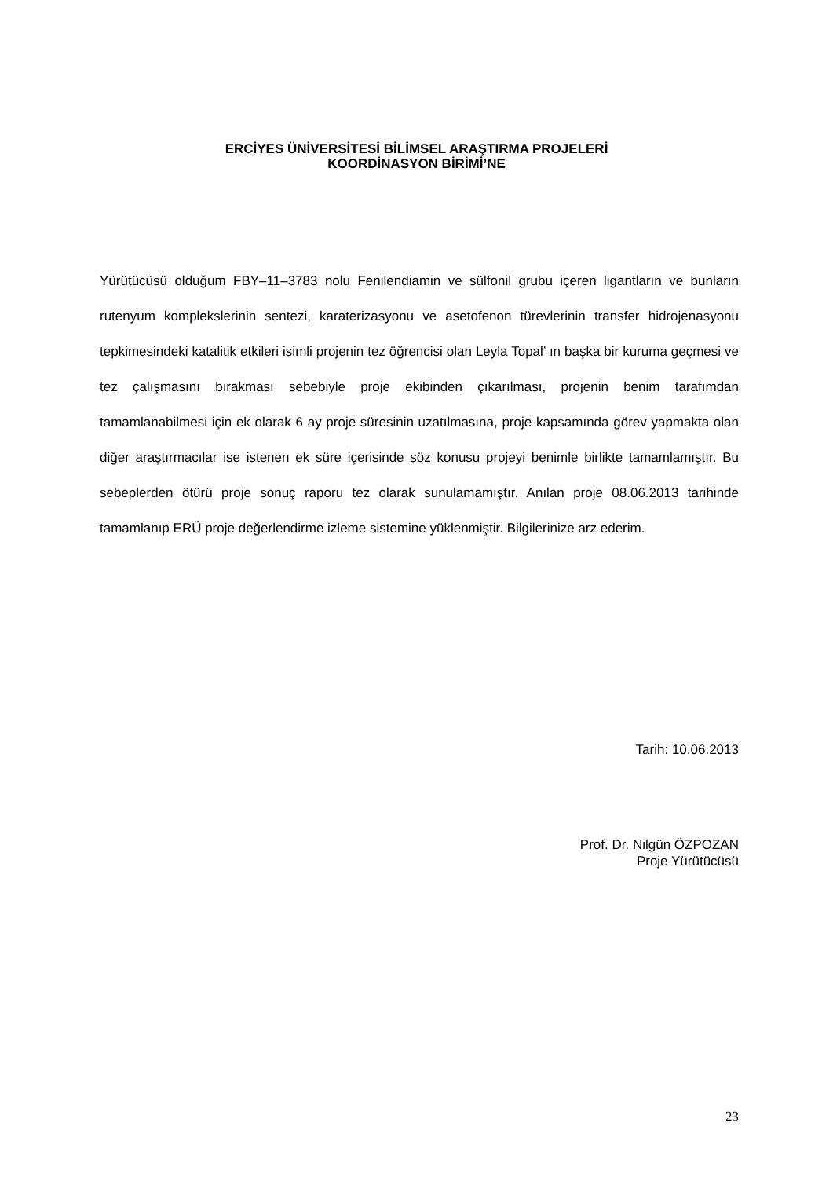ERCİYES ÜNİVERSİTESİ BİLİMSEL ARAŞTIRMA PROJELERİ
KOORDİNASYON BİRİMİ’NE
Yürütücüsü olduğum FBY–11–3783 nolu Fenilendiamin ve sülfonil grubu içeren ligantların ve bunların rutenyum komplekslerinin sentezi, karaterizasyonu ve asetofenon türevlerinin transfer hidrojenasyonu tepkimesindeki katalitik etkileri isimli projenin tez öğrencisi olan Leyla Topal’ ın başka bir kuruma geçmesi ve tez çalışmasını bırakması sebebiyle proje ekibinden çıkarılması, projenin benim tarafımdan tamamlanabilmesi için ek olarak 6 ay proje süresinin uzatılmasına, proje kapsamında görev yapmakta olan diğer araştırmacılar ise istenen ek süre içerisinde söz konusu projeyi benimle birlikte tamamlamıştır. Bu sebeplerden ötürü proje sonuç raporu tez olarak sunulamamıştır. Anılan proje 08.06.2013 tarihinde tamamlanıp ERÜ proje değerlendirme izleme sistemine yüklenmiştir. Bilgilerinize arz ederim.
Tarih: 10.06.2013
Prof. Dr. Nilgün ÖZPOZAN
Proje Yürütücüsü
23